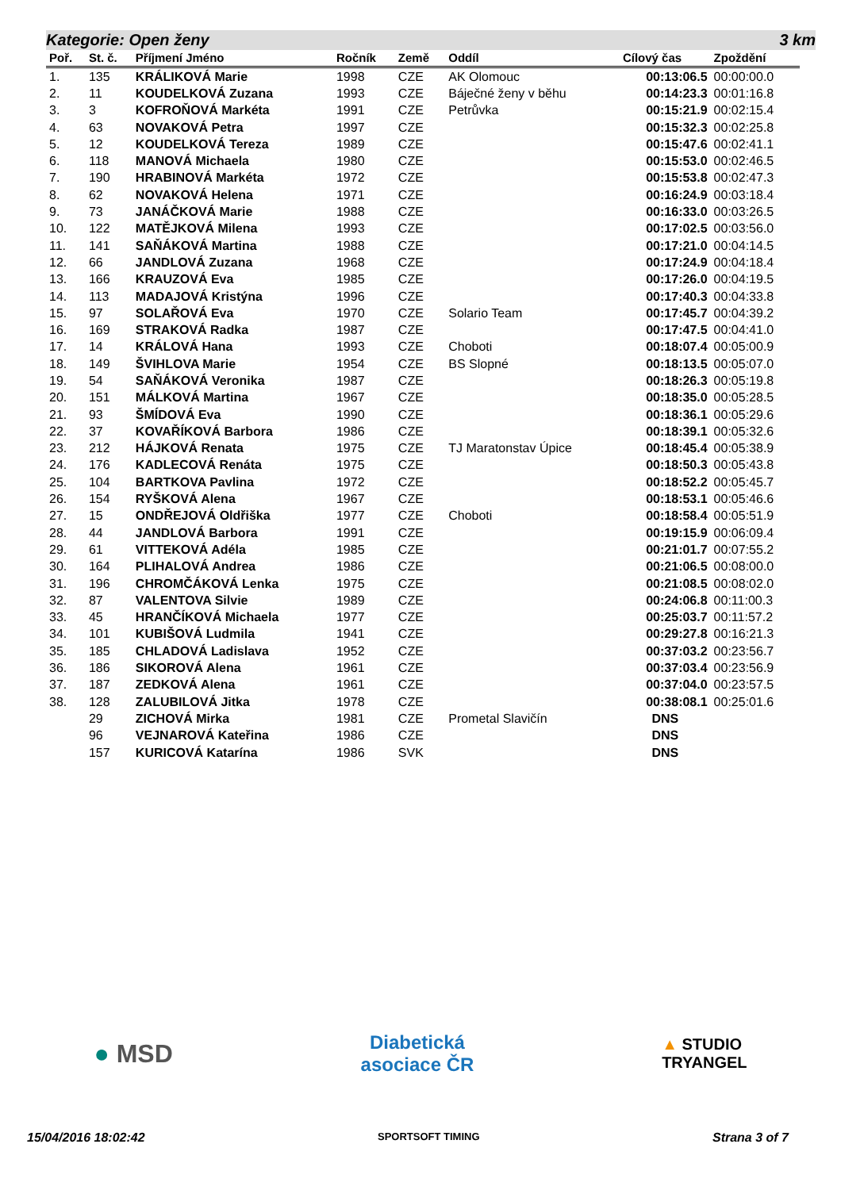Kategorie: Open ženy 3 km
| Poř. | St. č. | Příjmení Jméno | Ročník | Země | Oddíl | Cílový čas | Zpoždění |
| --- | --- | --- | --- | --- | --- | --- | --- |
| 1. | 135 | KRÁLIKOVÁ Marie | 1998 | CZE | AK Olomouc | 00:13:06.5 | 00:00:00.0 |
| 2. | 11 | KOUDELKOVÁ Zuzana | 1993 | CZE | Báječné ženy v běhu | 00:14:23.3 | 00:01:16.8 |
| 3. | 3 | KOFROŇOVÁ Markéta | 1991 | CZE | Petrůvka | 00:15:21.9 | 00:02:15.4 |
| 4. | 63 | NOVAKOVÁ Petra | 1997 | CZE | | 00:15:32.3 | 00:02:25.8 |
| 5. | 12 | KOUDELKOVÁ Tereza | 1989 | CZE | | 00:15:47.6 | 00:02:41.1 |
| 6. | 118 | MANOVÁ Michaela | 1980 | CZE | | 00:15:53.0 | 00:02:46.5 |
| 7. | 190 | HRABINOVÁ Markéta | 1972 | CZE | | 00:15:53.8 | 00:02:47.3 |
| 8. | 62 | NOVAKOVÁ Helena | 1971 | CZE | | 00:16:24.9 | 00:03:18.4 |
| 9. | 73 | JANÁČKOVÁ Marie | 1988 | CZE | | 00:16:33.0 | 00:03:26.5 |
| 10. | 122 | MATĚJKOVÁ Milena | 1993 | CZE | | 00:17:02.5 | 00:03:56.0 |
| 11. | 141 | SAŇÁKOVÁ Martina | 1988 | CZE | | 00:17:21.0 | 00:04:14.5 |
| 12. | 66 | JANDLOVÁ Zuzana | 1968 | CZE | | 00:17:24.9 | 00:04:18.4 |
| 13. | 166 | KRAUZOVÁ Eva | 1985 | CZE | | 00:17:26.0 | 00:04:19.5 |
| 14. | 113 | MADAJOVÁ Kristýna | 1996 | CZE | | 00:17:40.3 | 00:04:33.8 |
| 15. | 97 | SOLAŘOVÁ Eva | 1970 | CZE | Solario Team | 00:17:45.7 | 00:04:39.2 |
| 16. | 169 | STRAKOVÁ Radka | 1987 | CZE | | 00:17:47.5 | 00:04:41.0 |
| 17. | 14 | KRÁLOVÁ Hana | 1993 | CZE | Choboti | 00:18:07.4 | 00:05:00.9 |
| 18. | 149 | ŠVIHLOVA Marie | 1954 | CZE | BS Slopné | 00:18:13.5 | 00:05:07.0 |
| 19. | 54 | SAŇÁKOVÁ Veronika | 1987 | CZE | | 00:18:26.3 | 00:05:19.8 |
| 20. | 151 | MÁLKOVÁ Martina | 1967 | CZE | | 00:18:35.0 | 00:05:28.5 |
| 21. | 93 | ŠMÍDOVÁ Eva | 1990 | CZE | | 00:18:36.1 | 00:05:29.6 |
| 22. | 37 | KOVAŘÍKOVÁ Barbora | 1986 | CZE | | 00:18:39.1 | 00:05:32.6 |
| 23. | 212 | HÁJKOVÁ Renata | 1975 | CZE | TJ Maratonstav Úpice | 00:18:45.4 | 00:05:38.9 |
| 24. | 176 | KADLECOVÁ Renáta | 1975 | CZE | | 00:18:50.3 | 00:05:43.8 |
| 25. | 104 | BARTKOVA Pavlina | 1972 | CZE | | 00:18:52.2 | 00:05:45.7 |
| 26. | 154 | RYŠKOVÁ Alena | 1967 | CZE | | 00:18:53.1 | 00:05:46.6 |
| 27. | 15 | ONDŘEJOVÁ Oldřiška | 1977 | CZE | Choboti | 00:18:58.4 | 00:05:51.9 |
| 28. | 44 | JANDLOVÁ Barbora | 1991 | CZE | | 00:19:15.9 | 00:06:09.4 |
| 29. | 61 | VITTEKOVÁ Adéla | 1985 | CZE | | 00:21:01.7 | 00:07:55.2 |
| 30. | 164 | PLIHALOVÁ Andrea | 1986 | CZE | | 00:21:06.5 | 00:08:00.0 |
| 31. | 196 | CHROMČÁKOVÁ Lenka | 1975 | CZE | | 00:21:08.5 | 00:08:02.0 |
| 32. | 87 | VALENTOVA Silvie | 1989 | CZE | | 00:24:06.8 | 00:11:00.3 |
| 33. | 45 | HRANČÍKOVÁ Michaela | 1977 | CZE | | 00:25:03.7 | 00:11:57.2 |
| 34. | 101 | KUBIŠOVÁ Ludmila | 1941 | CZE | | 00:29:27.8 | 00:16:21.3 |
| 35. | 185 | CHLADOVÁ Ladislava | 1952 | CZE | | 00:37:03.2 | 00:23:56.7 |
| 36. | 186 | SIKOROVÁ Alena | 1961 | CZE | | 00:37:03.4 | 00:23:56.9 |
| 37. | 187 | ZEDKOVÁ Alena | 1961 | CZE | | 00:37:04.0 | 00:23:57.5 |
| 38. | 128 | ZALUBILOVÁ Jitka | 1978 | CZE | | 00:38:08.1 | 00:25:01.6 |
| | 29 | ZICHOVÁ Mirka | 1981 | CZE | Prometal Slavičín | DNS | |
| | 96 | VEJNAROVÁ Kateřina | 1986 | CZE | | DNS | |
| | 157 | KURICOVÁ Katarína | 1986 | SVK | | DNS | |
● MSD Diabetická
asociace ČR ▲ STUDIO
TRYANGEL
15/04/2016 18:02:42 SPORTSOFT TIMING Strana 3 of 7